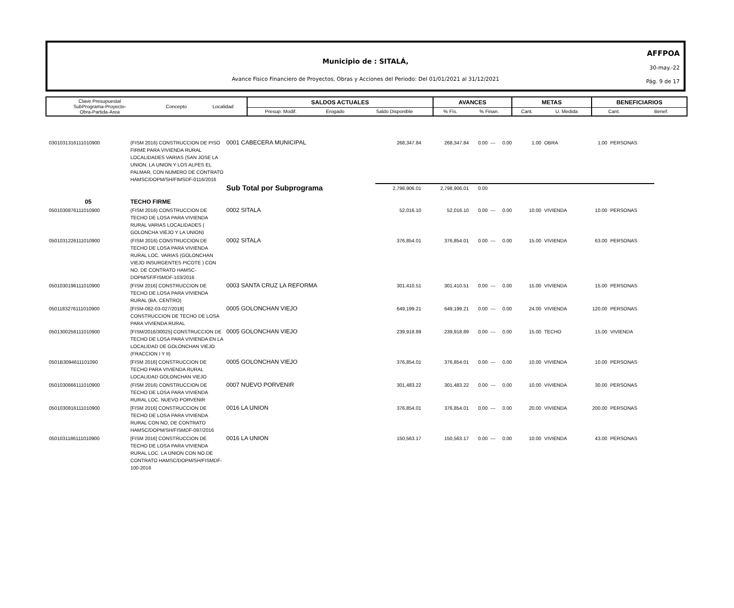Municipio de : SITALÁ,
Avance Fisico Financiero de Proyectos, Obras y Acciones del Periodo: Del 01/01/2021 al 31/12/2021
AFFPOA
30-may.-22
Pág. 9 de 17
| Clave Presupuestal SubPrograma-Proyecto- Obra-Partida-Area | Concepto | Localidad | SALDOS ACTUALES | | | AVANCES | | METAS | | BENEFICIARIOS | |
| | | | Presup. Modif. | Erogado | Saldo Disponible | % Fís. | % Finan. | Cant. | U. Medida | Cant. | Benef. |
| 0301031316111010900 | (FISM 2016) CONSTRUCCION DE PISO FIRME PARA VIVIENDA RURAL LOCALIDADES VARIAS (SAN JOSE LA UNION, LA UNION Y LOS ALPES EL PALMAR, CON NUMERO DE CONTRATO HAMSC/DOPM/SH/FIMSDF-0116/2016 | 0001 CABECERA MUNICIPAL | 268,347.84 | 268,347.84 | 0.00 | --- | 0.00 | 1.00 | OBRA | 1.00 | PERSONAS |
| | | Sub Total por Subprograma | 2,798,906.01 | 2,798,906.01 | 0.00 | | | | | | |
| 05 | TECHO FIRME | | | | | | | | | | |
| 0501030876111010900 | (FISM 2016) CONSTRUCCION DE TECHO DE LOSA PARA VIVIENDA RURAL VARIAS LOCALIDADES ( GOLONCHA VIEJO Y LA UNION) | 0002 SITALA | 52,016.10 | 52,016.10 | 0.00 | --- | 0.00 | 10.00 | VIVIENDA | 10.00 | PERSONAS |
| 0501031226111010900 | (FISM 2016) CONSTRUCCION DE TECHO DE LOSA PARA VIVIENDA RURAL LOC. VARIAS (GOLONCHAN VIEJO INSURGENTES PICOTE ) CON NO. DE CONTRATO HAMSC-DOPM/SF/FISMDF-103/2016 | 0002 SITALA | 376,854.01 | 376,854.01 | 0.00 | --- | 0.00 | 15.00 | VIVIENDA | 63.00 | PERSONAS |
| 0501030196111010900 | [FISM 2016] CONSTRUCCION DE TECHO DE LOSA PARA VIVIENDA RURAL (BA. CENTRO) | 0003 SANTA CRUZ LA REFORMA | 301,410.51 | 301,410.51 | 0.00 | --- | 0.00 | 15.00 | VIVIENDA | 15.00 | PERSONAS |
| 0501183276111010900 | [FISM-082-03-027/2018] CONSTRUCCION DE TECHO DE LOSA PARA VIVIENDA RURAL | 0005 GOLONCHAN VIEJO | 649,199.21 | 649,199.21 | 0.00 | --- | 0.00 | 24.00 | VIVIENDA | 120.00 | PERSONAS |
| 0501300256111010900 | [FISM/2016/30025] CONSTRUCCION DE TECHO DE LOSA PARA VIVIENDA EN LA LOCALIDAD DE GOLONCHAN VIEJO (FRACCION I Y II) | 0005 GOLONCHAN VIEJO | 239,918.89 | 239,918.89 | 0.00 | --- | 0.00 | 15.00 | TECHO | 15.00 | VIVIENDA |
| 0501B3094611101090 | [FISM 2016] CONSTRUCCION DE TECHO PARA VIVIENDA RURAL LOCALIDAD GOLONCHAN VIEJO | 0005 GOLONCHAN VIEJO | 376,854.01 | 376,854.01 | 0.00 | --- | 0.00 | 10.00 | VIVIENDA | 10.00 | PERSONAS |
| 0501030666111010900 | (FISM 2016) CONSTRUCCION DE TECHO DE LOSA PARA VIVIENDA RURAL LOC. NUEVO PORVENIR | 0007 NUEVO PORVENIR | 301,483.22 | 301,483.22 | 0.00 | --- | 0.00 | 10.00 | VIVIENDA | 30.00 | PERSONAS |
| 0501030816111010900 | [FISM 2016] CONSTRUCCION DE TECHO DE LOSA PARA VIVIENDA RURAL CON NO, DE CONTRATO HAMSC/DOPM/SH/FISMDF-097/2016 | 0016 LA UNION | 376,854.01 | 376,854.01 | 0.00 | --- | 0.00 | 20.00 | VIVIENDA | 200.00 | PERSONAS |
| 0501031186111010900 | [FISM 2016] CONSTRUCCION DE TECHO DE LOSA PARA VIVIENDA RURAL LOC. LA UNION CON NO.DE CONTRATO HAMSC/DOPM/SH/FISMDF-100-2016 | 0016 LA UNION | 150,563.17 | 150,563.17 | 0.00 | --- | 0.00 | 10.00 | VIVIENDA | 43.00 | PERSONAS |